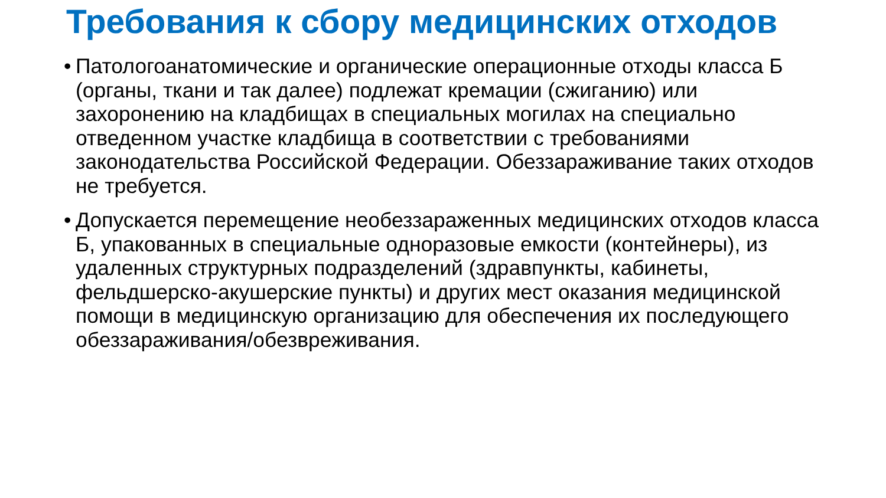Требования к сбору медицинских отходов
• Патологоанатомические и органические операционные отходы класса Б (органы, ткани и так далее) подлежат кремации (сжиганию) или захоронению на кладбищах в специальных могилах на специально отведенном участке кладбища в соответствии с требованиями законодательства Российской Федерации. Обеззараживание таких отходов не требуется.
• Допускается перемещение необеззараженных медицинских отходов класса Б, упакованных в специальные одноразовые емкости (контейнеры), из удаленных структурных подразделений (здравпункты, кабинеты, фельдшерско-акушерские пункты) и других мест оказания медицинской помощи в медицинскую организацию для обеспечения их последующего обеззараживания/обезвреживания.